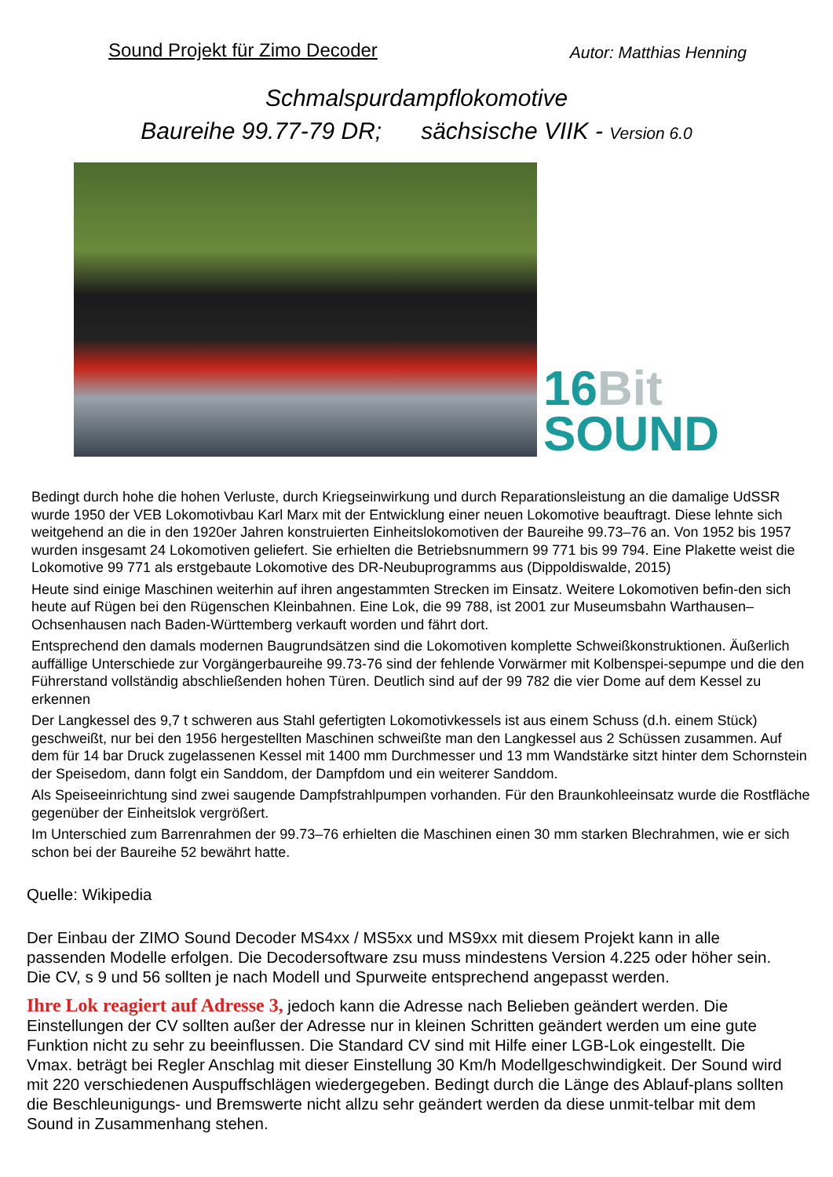Sound Projekt für Zimo Decoder
Autor: Matthias Henning
Schmalspurdampflokomotive
Baureihe 99.77-79 DR; sächsische VIIK - Version 6.0
16Bit
SOUND
Bedingt durch hohe die hohen Verluste, durch Kriegseinwirkung und durch Reparationsleistung an die damalige UdSSR wurde 1950 der VEB Lokomotivbau Karl Marx mit der Entwicklung einer neuen Lokomotive beauftragt. Diese lehnte sich weitgehend an die in den 1920er Jahren konstruierten Einheitslokomotiven der Baureihe 99.73–76 an. Von 1952 bis 1957 wurden insgesamt 24 Lokomotiven geliefert. Sie erhielten die Betriebsnummern 99 771 bis 99 794. Eine Plakette weist die Lokomotive 99 771 als erstgebaute Lokomotive des DR-Neubuprogramms aus (Dippoldiswalde, 2015)
Heute sind einige Maschinen weiterhin auf ihren angestammten Strecken im Einsatz. Weitere Lokomotiven befin-den sich heute auf Rügen bei den Rügenschen Kleinbahnen. Eine Lok, die 99 788, ist 2001 zur Museumsbahn Warthausen–Ochsenhausen nach Baden-Württemberg verkauft worden und fährt dort.
Entsprechend den damals modernen Baugrundsätzen sind die Lokomotiven komplette Schweißkonstruktionen. Äußerlich auffällige Unterschiede zur Vorgängerbaureihe 99.73-76 sind der fehlende Vorwärmer mit Kolbenspei-sepumpe und die den Führerstand vollständig abschließenden hohen Türen. Deutlich sind auf der 99 782 die vier Dome auf dem Kessel zu erkennen
Der Langkessel des 9,7 t schweren aus Stahl gefertigten Lokomotivkessels ist aus einem Schuss (d.h. einem Stück) geschweißt, nur bei den 1956 hergestellten Maschinen schweißte man den Langkessel aus 2 Schüssen zusammen. Auf dem für 14 bar Druck zugelassenen Kessel mit 1400 mm Durchmesser und 13 mm Wandstärke sitzt hinter dem Schornstein der Speisedom, dann folgt ein Sanddom, der Dampfdom und ein weiterer Sanddom.
Als Speiseeinrichtung sind zwei saugende Dampfstrahlpumpen vorhanden. Für den Braunkohleeinsatz wurde die Rostfläche gegenüber der Einheitslok vergrößert.
Im Unterschied zum Barrenrahmen der 99.73–76 erhielten die Maschinen einen 30 mm starken Blechrahmen, wie er sich schon bei der Baureihe 52 bewährt hatte.
Quelle: Wikipedia
Der Einbau der ZIMO Sound Decoder MS4xx / MS5xx und MS9xx mit diesem Projekt kann in alle passenden Modelle erfolgen. Die Decodersoftware zsu muss mindestens Version 4.225 oder höher sein. Die CV, s 9 und 56 sollten je nach Modell und Spurweite entsprechend angepasst werden.
Ihre Lok reagiert auf Adresse 3, jedoch kann die Adresse nach Belieben geändert werden. Die Einstellungen der CV sollten außer der Adresse nur in kleinen Schritten geändert werden um eine gute Funktion nicht zu sehr zu beeinflussen. Die Standard CV sind mit Hilfe einer LGB-Lok eingestellt. Die Vmax. beträgt bei Regler Anschlag mit dieser Einstellung 30 Km/h Modellgeschwindigkeit. Der Sound wird mit 220 verschiedenen Auspuffschlägen wiedergegeben. Bedingt durch die Länge des Ablauf-plans sollten die Beschleunigungs- und Bremswerte nicht allzu sehr geändert werden da diese unmit-telbar mit dem Sound in Zusammenhang stehen.